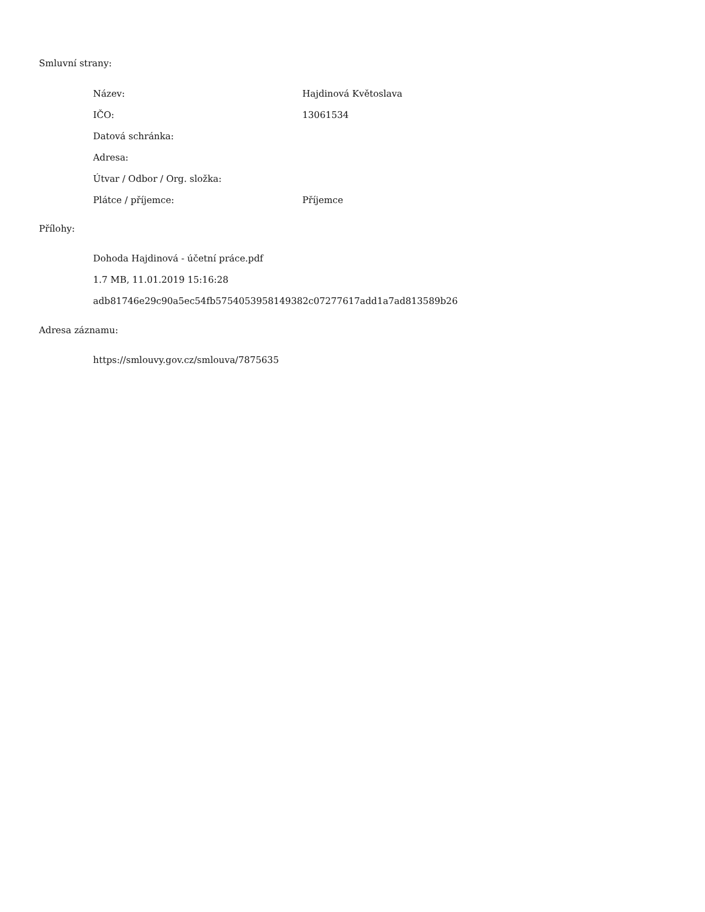Smluvní strany:
| Název: | Hajdinová Květoslava |
| IČO: | 13061534 |
| Datová schránka: | |
| Adresa: | |
| Útvar / Odbor / Org. složka: | |
| Plátce / příjemce: | Příjemce |
Přílohy:
Dohoda Hajdinová - účetní práce.pdf
1.7 MB, 11.01.2019 15:16:28
adb81746e29c90a5ec54fb5754053958149382c07277617add1a7ad813589b26
Adresa záznamu:
https://smlouvy.gov.cz/smlouva/7875635